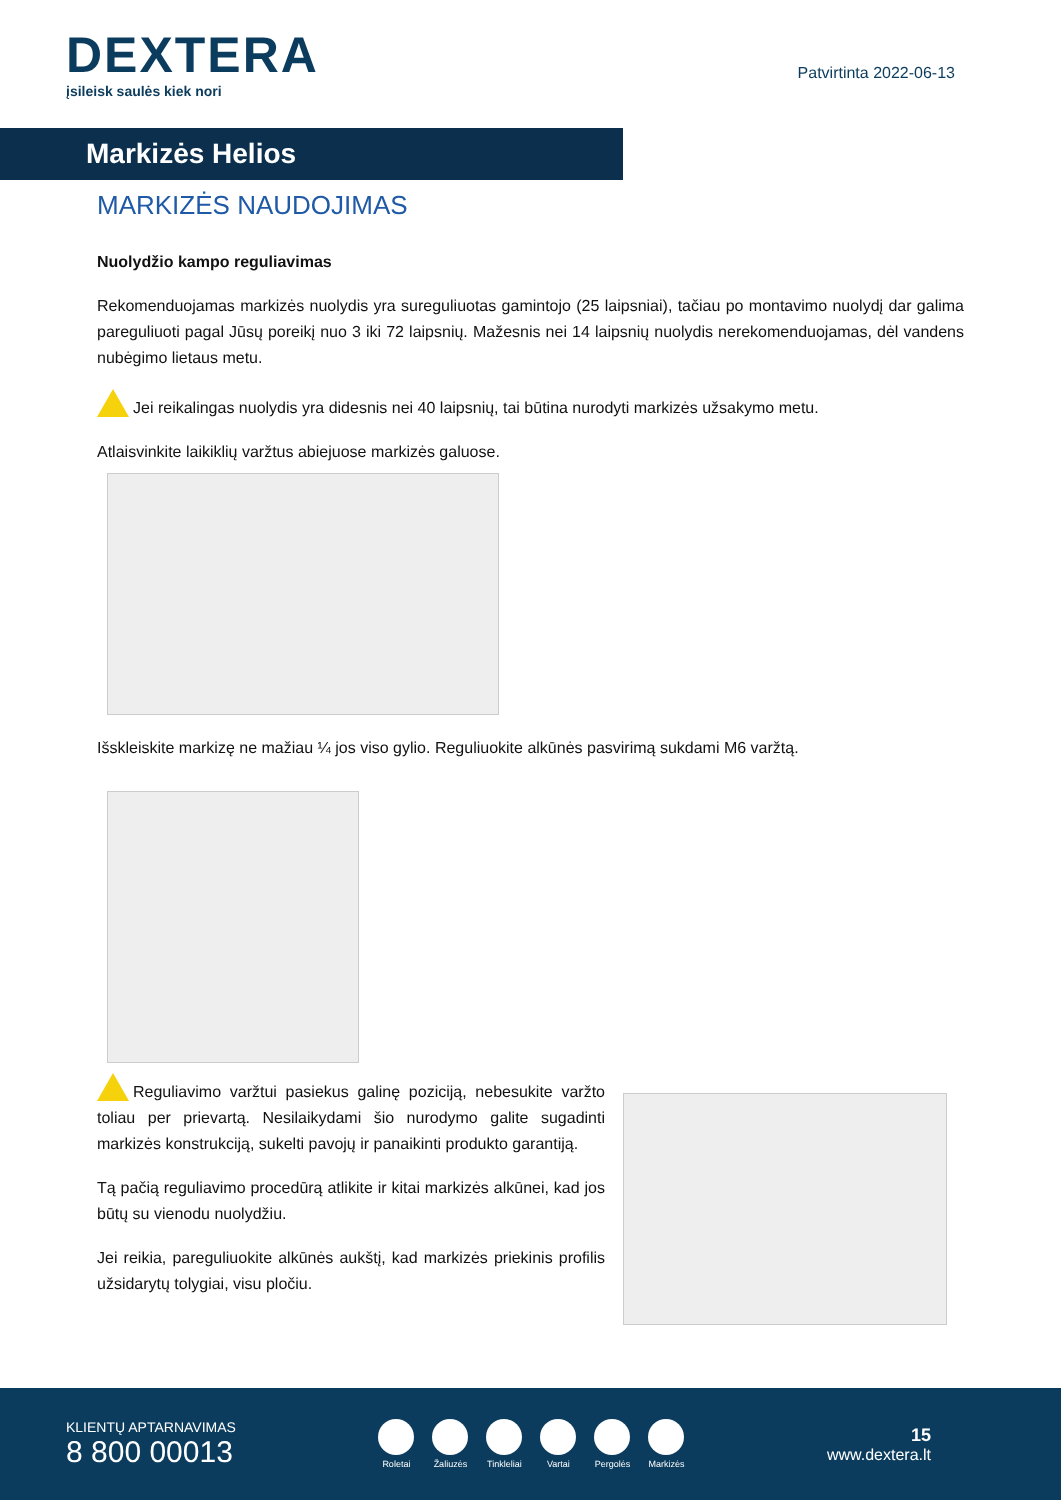DEXTERA
įsileisk saulės kiek nori
Patvirtinta 2022-06-13
Markizės Helios
MARKIZĖS NAUDOJIMAS
Nuolydžio kampo reguliavimas
Rekomenduojamas markizės nuolydis yra sureguliuotas gamintojo (25 laipsniai), tačiau po montavimo nuolydį dar galima pareguliuoti pagal Jūsų poreikį nuo 3 iki 72 laipsnių. Mažesnis nei 14 laipsnių nuolydis nerekomenduojamas, dėl vandens nubėgimo lietaus metu.
Jei reikalingas nuolydis yra didesnis nei 40 laipsnių, tai būtina nurodyti markizės užsakymo metu.
Atlaisvinkite laikiklių varžtus abiejuose markizės galuose.
Išskleiskite markizę ne mažiau ¼ jos viso gylio. Reguliuokite alkūnės pasvirimą sukdami M6 varžtą.
Reguliavimo varžtui pasiekus galinę poziciją, nebesukite varžto toliau per prievartą. Nesilaikydami šio nurodymo galite sugadinti markizės konstrukciją, sukelti pavojų ir panaikinti produkto garantiją.
Tą pačią reguliavimo procedūrą atlikite ir kitai markizės alkūnei, kad jos būtų su vienodu nuolydžiu.
Jei reikia, pareguliuokite alkūnės aukštį, kad markizės priekinis profilis užsidarytų tolygiai, visu pločiu.
KLIENTŲ APTARNAVIMAS
8 800 00013
Roletai Žaliuzės Tinkleliai Vartai Pergolės Markizės
15
www.dextera.lt